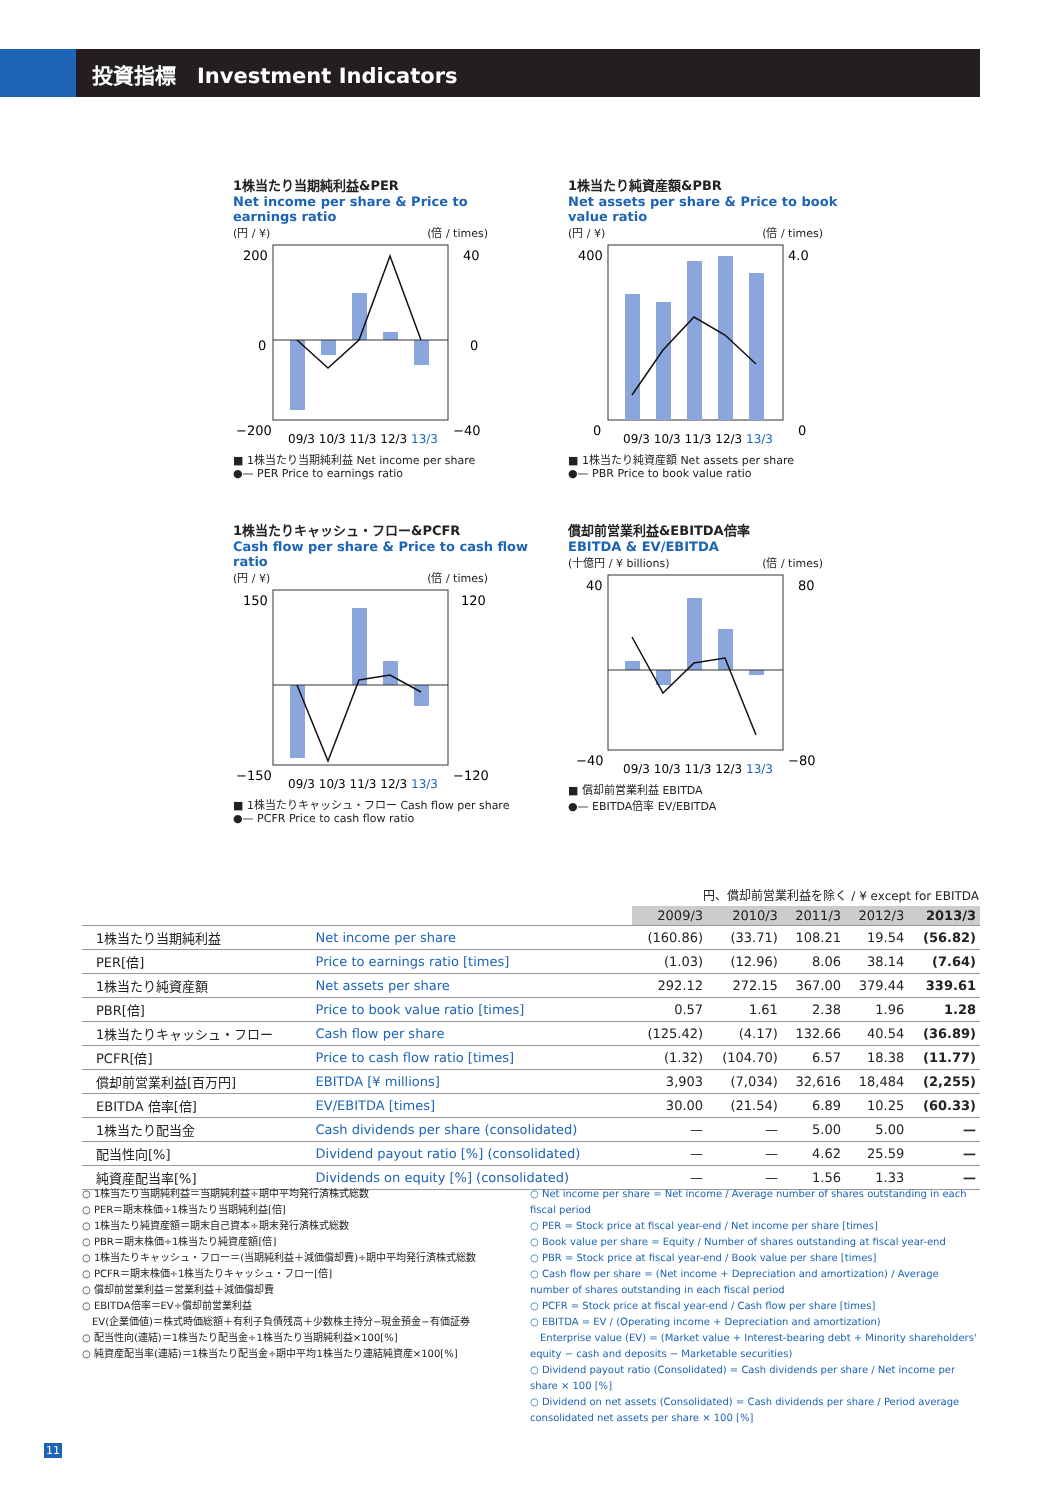投資指標　Investment Indicators
1株当たり当期純利益&PER
Net income per share & Price to earnings ratio
(円 / ¥) (倍 / times)
200
40
0
0
−200
−40
09/3 10/3 11/3 12/3 13/3
■ 1株当たり当期純利益 Net income per share
●— PER Price to earnings ratio
1株当たり純資産額&PBR
Net assets per share & Price to book value ratio
(円 / ¥) (倍 / times)
400
4.0
0
0
09/3 10/3 11/3 12/3 13/3
■ 1株当たり純資産額 Net assets per share
●— PBR Price to book value ratio
1株当たりキャッシュ・フロー&PCFR
Cash flow per share & Price to cash flow ratio
(円 / ¥) (倍 / times)
150
120
−150
−120
09/3 10/3 11/3 12/3 13/3
■ 1株当たりキャッシュ・フロー Cash flow per share
●— PCFR Price to cash flow ratio
償却前営業利益&EBITDA倍率
EBITDA & EV/EBITDA
(十億円 / ¥ billions) (倍 / times)
40
80
−40
−80
09/3 10/3 11/3 12/3 13/3
■ 償却前営業利益 EBITDA
●— EBITDA倍率 EV/EBITDA
円、償却前営業利益を除く / ¥ except for EBITDA
| | | 2009/3 | 2010/3 | 2011/3 | 2012/3 | 2013/3 |
| --- | --- | --- | --- | --- | --- | --- |
| 1株当たり当期純利益 | Net income per share | (160.86) | (33.71) | 108.21 | 19.54 | (56.82) |
| PER[倍] | Price to earnings ratio [times] | (1.03) | (12.96) | 8.06 | 38.14 | (7.64) |
| 1株当たり純資産額 | Net assets per share | 292.12 | 272.15 | 367.00 | 379.44 | 339.61 |
| PBR[倍] | Price to book value ratio [times] | 0.57 | 1.61 | 2.38 | 1.96 | 1.28 |
| 1株当たりキャッシュ・フロー | Cash flow per share | (125.42) | (4.17) | 132.66 | 40.54 | (36.89) |
| PCFR[倍] | Price to cash flow ratio [times] | (1.32) | (104.70) | 6.57 | 18.38 | (11.77) |
| 償却前営業利益[百万円] | EBITDA [¥ millions] | 3,903 | (7,034) | 32,616 | 18,484 | (2,255) |
| EBITDA 倍率[倍] | EV/EBITDA [times] | 30.00 | (21.54) | 6.89 | 10.25 | (60.33) |
| 1株当たり配当金 | Cash dividends per share (consolidated) | — | — | 5.00 | 5.00 | — |
| 配当性向[%] | Dividend payout ratio [%] (consolidated) | — | — | 4.62 | 25.59 | — |
| 純資産配当率[%] | Dividends on equity [%] (consolidated) | — | — | 1.56 | 1.33 | — |
○ 1株当たり当期純利益＝当期純利益÷期中平均発行済株式総数
○ PER＝期末株価÷1株当たり当期純利益[倍]
○ 1株当たり純資産額＝期末自己資本÷期末発行済株式総数
○ PBR＝期末株価÷1株当たり純資産額[倍]
○ 1株当たりキャッシュ・フロー＝(当期純利益＋減価償却費)÷期中平均発行済株式総数
○ PCFR＝期末株価÷1株当たりキャッシュ・フロー[倍]
○ 償却前営業利益＝営業利益＋減価償却費
○ EBITDA倍率＝EV÷償却前営業利益
　EV(企業価値)＝株式時価総額＋有利子負債残高＋少数株主持分−現金預金−有価証券
○ 配当性向(連結)＝1株当たり配当金÷1株当たり当期純利益×100[%]
○ 純資産配当率(連結)＝1株当たり配当金÷期中平均1株当たり連結純資産×100[%]
○ Net income per share = Net income / Average number of shares outstanding in each fiscal period
○ PER = Stock price at fiscal year-end / Net income per share [times]
○ Book value per share = Equity / Number of shares outstanding at fiscal year-end
○ PBR = Stock price at fiscal year-end / Book value per share [times]
○ Cash flow per share = (Net income + Depreciation and amortization) / Average number of shares outstanding in each fiscal period
○ PCFR = Stock price at fiscal year-end / Cash flow per share [times]
○ EBITDA = EV / (Operating income + Depreciation and amortization)
　Enterprise value (EV) = (Market value + Interest-bearing debt + Minority shareholders' equity − cash and deposits − Marketable securities)
○ Dividend payout ratio (Consolidated) = Cash dividends per share / Net income per share × 100 [%]
○ Dividend on net assets (Consolidated) = Cash dividends per share / Period average consolidated net assets per share × 100 [%]
11